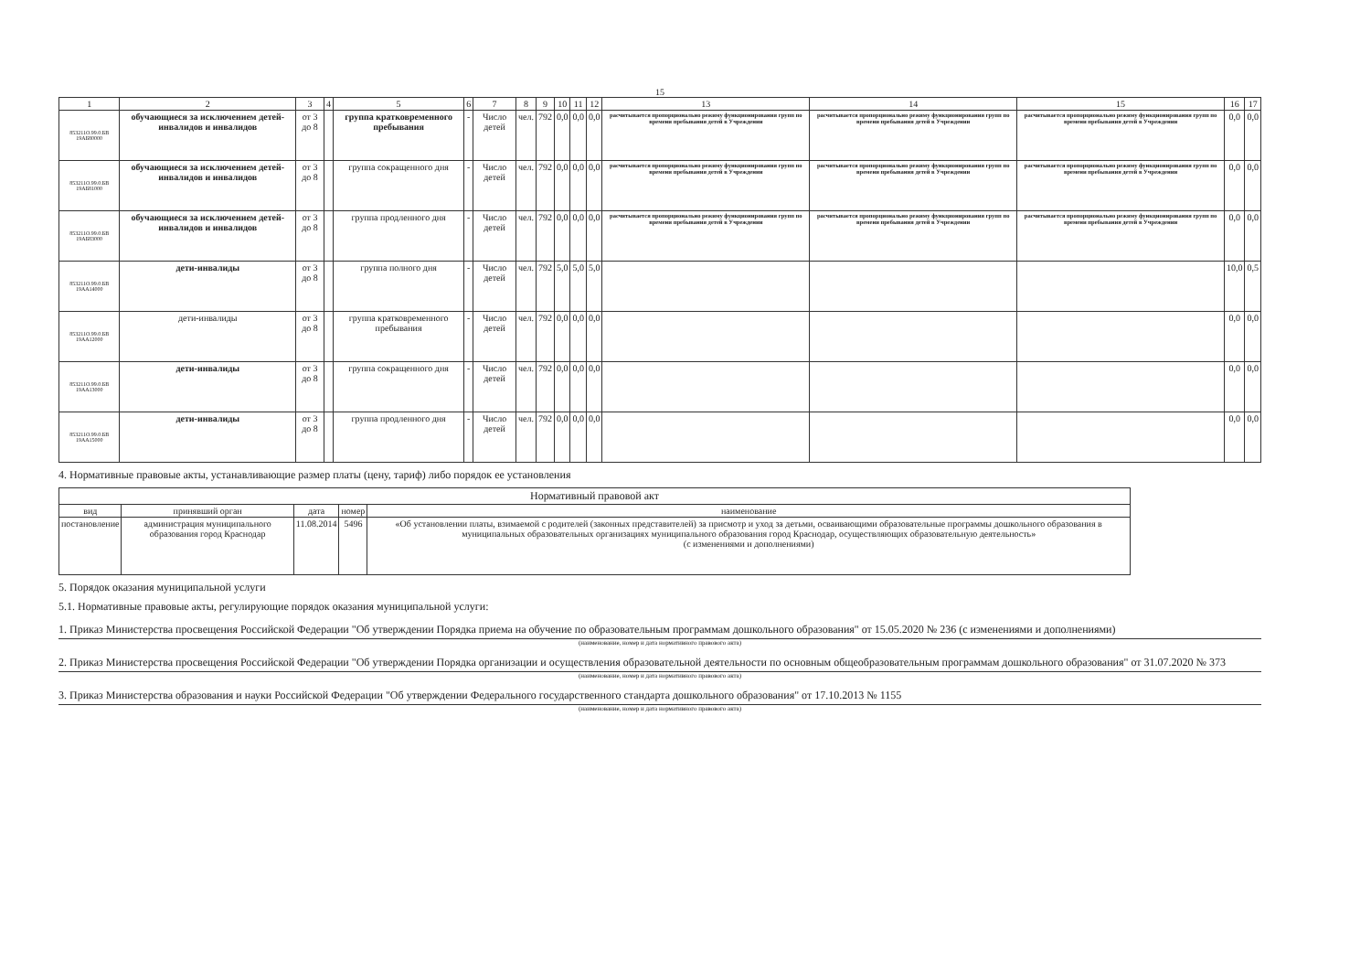15
| 1 | 2 | 3 | 4 | 5 | 6 | 7 | 8 | 9 | 10 | 11 | 12 | 13 | 14 | 15 | 16 | 17 |
| 853211О.99.0.БВ 19АБ80000 | обучающиеся за исключением детей-инвалидов и инвалидов | от 3 до 8 | | группа кратковременного пребывания | - | Число детей | чел. | 792 | 0,0 | 0,0 | 0,0 | расчитывается пропорционально режиму функционирования групп по времени пребывания детей в Учреждении | расчитывается пропорционально режиму функционирования групп по времени пребывания детей в Учреждении | расчитывается пропорционально режиму функционирования групп по времени пребывания детей в Учреждении | 0,0 | 0,0 |
| 853211О.99.0.БВ 19АБ81000 | обучающиеся за исключением детей-инвалидов и инвалидов | от 3 до 8 | | группа сокращенного дня | - | Число детей | чел. | 792 | 0,0 | 0,0 | 0,0 | расчитывается пропорционально режиму функционирования групп по времени пребывания детей в Учреждении | расчитывается пропорционально режиму функционирования групп по времени пребывания детей в Учреждении | расчитывается пропорционально режиму функционирования групп по времени пребывания детей в Учреждении | 0,0 | 0,0 |
| 853211О.99.0.БВ 19АБ83000 | обучающиеся за исключением детей-инвалидов и инвалидов | от 3 до 8 | | группа продленного дня | - | Число детей | чел. | 792 | 0,0 | 0,0 | 0,0 | расчитывается пропорционально режиму функционирования групп по времени пребывания детей в Учреждении | расчитывается пропорционально режиму функционирования групп по времени пребывания детей в Учреждении | расчитывается пропорционально режиму функционирования групп по времени пребывания детей в Учреждении | 0,0 | 0,0 |
| 853211О.99.0.БВ 19АА14000 | дети-инвалиды | от 3 до 8 | | группа полного дня | - | Число детей | чел. | 792 | 5,0 | 5,0 | 5,0 | | | | 10,0 | 0,5 |
| 853211О.99.0.БВ 19АА12000 | дети-инвалиды | от 3 до 8 | | группа кратковременного пребывания | - | Число детей | чел. | 792 | 0,0 | 0,0 | 0,0 | | | | 0,0 | 0,0 |
| 853211О.99.0.БВ 19АА13000 | дети-инвалиды | от 3 до 8 | | группа сокращенного дня | - | Число детей | чел. | 792 | 0,0 | 0,0 | 0,0 | | | | 0,0 | 0,0 |
| 853211О.99.0.БВ 19АА15000 | дети-инвалиды | от 3 до 8 | | группа продленного дня | - | Число детей | чел. | 792 | 0,0 | 0,0 | 0,0 | | | | 0,0 | 0,0 |
4. Нормативные правовые акты, устанавливающие размер платы (цену, тариф) либо порядок ее установления
| Нормативный правовой акт | | | | |
| --- | --- | --- | --- | --- |
| вид | принявший орган | дата | номер | наименование |
| постановление | администрация муниципального образования город Краснодар | 11.08.2014 | 5496 | «Об установлении платы, взимаемой с родителей (законных представителей) за присмотр и уход за детьми, осваивающими образовательные программы дошкольного образования в муниципальных образовательных организациях муниципального образования город Краснодар, осуществляющих образовательную деятельность» (с изменениями и дополнениями) |
5. Порядок оказания муниципальной услуги
5.1. Нормативные правовые акты, регулирующие порядок оказания муниципальной услуги:
1. Приказ Министерства просвещения Российской Федерации "Об утверждении Порядка приема на обучение по образовательным программам дошкольного образования" от 15.05.2020 № 236 (с изменениями и дополнениями)
(наименование, номер и дата нормативного правового акта)
2. Приказ Министерства просвещения Российской Федерации "Об утверждении Порядка организации и осуществления образовательной деятельности по основным общеобразовательным программам дошкольного образования" от 31.07.2020 № 373
(наименование, номер и дата нормативного правового акта)
3. Приказ Министерства образования и науки Российской Федерации "Об утверждении Федерального государственного стандарта дошкольного образования" от 17.10.2013 № 1155
(наименование, номер и дата нормативного правового акта)